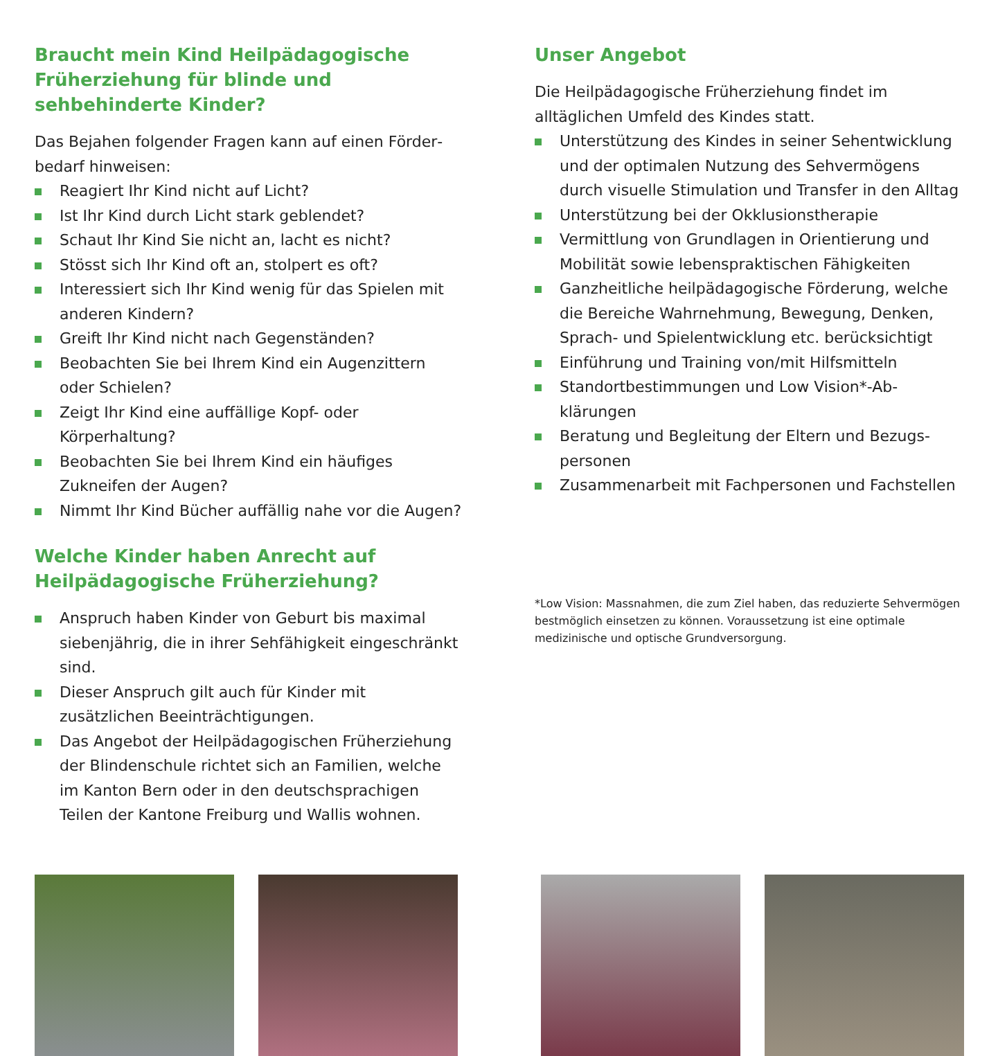Braucht mein Kind Heilpädagogische Früherziehung für blinde und sehbehinderte Kinder?
Das Bejahen folgender Fragen kann auf einen Förder­bedarf hinweisen:
Reagiert Ihr Kind nicht auf Licht?
Ist Ihr Kind durch Licht stark geblendet?
Schaut Ihr Kind Sie nicht an, lacht es nicht?
Stösst sich Ihr Kind oft an, stolpert es oft?
Interessiert sich Ihr Kind wenig für das Spielen mit anderen Kindern?
Greift Ihr Kind nicht nach Gegenständen?
Beobachten Sie bei Ihrem Kind ein Augenzittern oder Schielen?
Zeigt Ihr Kind eine auffällige Kopf- oder Körperhaltung?
Beobachten Sie bei Ihrem Kind ein häufiges Zukneifen der Augen?
Nimmt Ihr Kind Bücher auffällig nahe vor die Augen?
Welche Kinder haben Anrecht auf Heilpädagogische Früherziehung?
Anspruch haben Kinder von Geburt bis maximal siebenjährig, die in ihrer Sehfähigkeit eingeschränkt sind.
Dieser Anspruch gilt auch für Kinder mit zusätzlichen Beeinträchtigungen.
Das Angebot der Heilpädagogischen Früherziehung der Blindenschule richtet sich an Familien, welche im Kanton Bern oder in den deutschsprachigen Teilen der Kantone Freiburg und Wallis wohnen.
Unser Angebot
Die Heilpädagogische Früherziehung findet im alltäglichen Umfeld des Kindes statt.
Unterstützung des Kindes in seiner Sehentwicklung und der optimalen Nutzung des Sehvermögens durch visuelle Stimulation und Transfer in den Alltag
Unterstützung bei der Okklusionstherapie
Vermittlung von Grundlagen in Orientierung und Mobilität sowie lebenspraktischen Fähigkeiten
Ganzheitliche heilpädagogische Förderung, welche die Bereiche Wahrnehmung, Bewegung, Denken, Sprach- und Spielentwicklung etc. berücksichtigt
Einführung und Training von/mit Hilfsmitteln
Standortbestimmungen und Low Vision*-Ab­klärungen
Beratung und Begleitung der Eltern und Bezugs­personen
Zusammenarbeit mit Fachpersonen und Fachstellen
*Low Vision: Massnahmen, die zum Ziel haben, das reduzierte Sehvermögen bestmöglich einsetzen zu können. Voraussetzung ist eine optimale medizinische und optische Grundversorgung.